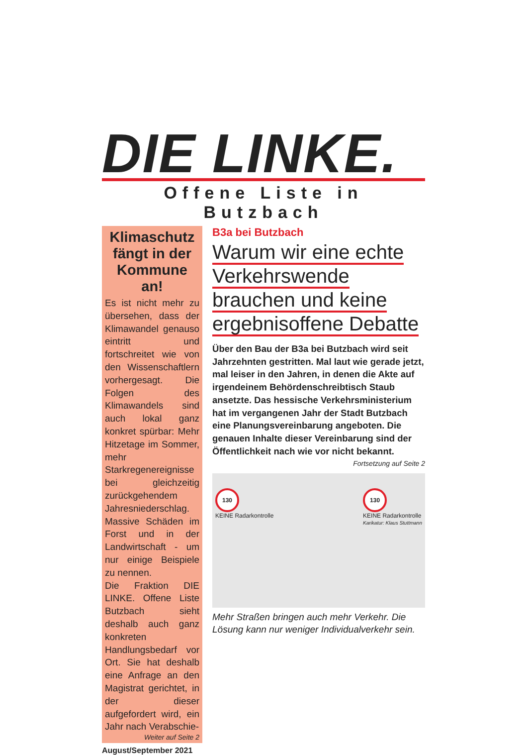DIE LINKE.
Offene Liste in Butzbach
Klimaschutz fängt in der Kommune an!
Es ist nicht mehr zu übersehen, dass der Klimawandel genauso eintritt und fortschreitet wie von den Wissenschaftlern vorhergesagt. Die Folgen des Klimawandels sind auch lokal ganz konkret spürbar: Mehr Hitzetage im Sommer, mehr Starkregenereignisse bei gleichzeitig zurückgehendem Jahresniederschlag. Massive Schäden im Forst und in der Landwirtschaft - um nur einige Beispiele zu nennen.
Die Fraktion DIE LINKE. Offene Liste Butzbach sieht deshalb auch ganz konkreten Handlungsbedarf vor Ort. Sie hat deshalb eine Anfrage an den Magistrat gerichtet, in der dieser aufgefordert wird, ein Jahr nach Verabschie-
Weiter auf Seite 2
August/September 2021
B3a bei Butzbach
Warum wir eine echte
Verkehrswende
brauchen und keine
ergebnisoffene Debatte
Über den Bau der B3a bei Butzbach wird seit Jahrzehnten gestritten. Mal laut wie gerade jetzt, mal leiser in den Jahren, in denen die Akte auf irgendeinem Behördenschreibtisch Staub ansetzte. Das hessische Verkehrsministerium hat im vergangenen Jahr der Stadt Butzbach eine Planungsvereinbarung angeboten. Die genauen Inhalte dieser Vereinbarung sind der Öffentlichkeit nach wie vor nicht bekannt.
Fortsetzung auf Seite 2
130
KEINE Radarkontrolle
130
KEINE Radarkontrolle
Karikatur: Klaus Stuttmann
Mehr Straßen bringen auch mehr Verkehr. Die Lösung kann nur weniger Individualverkehr sein.